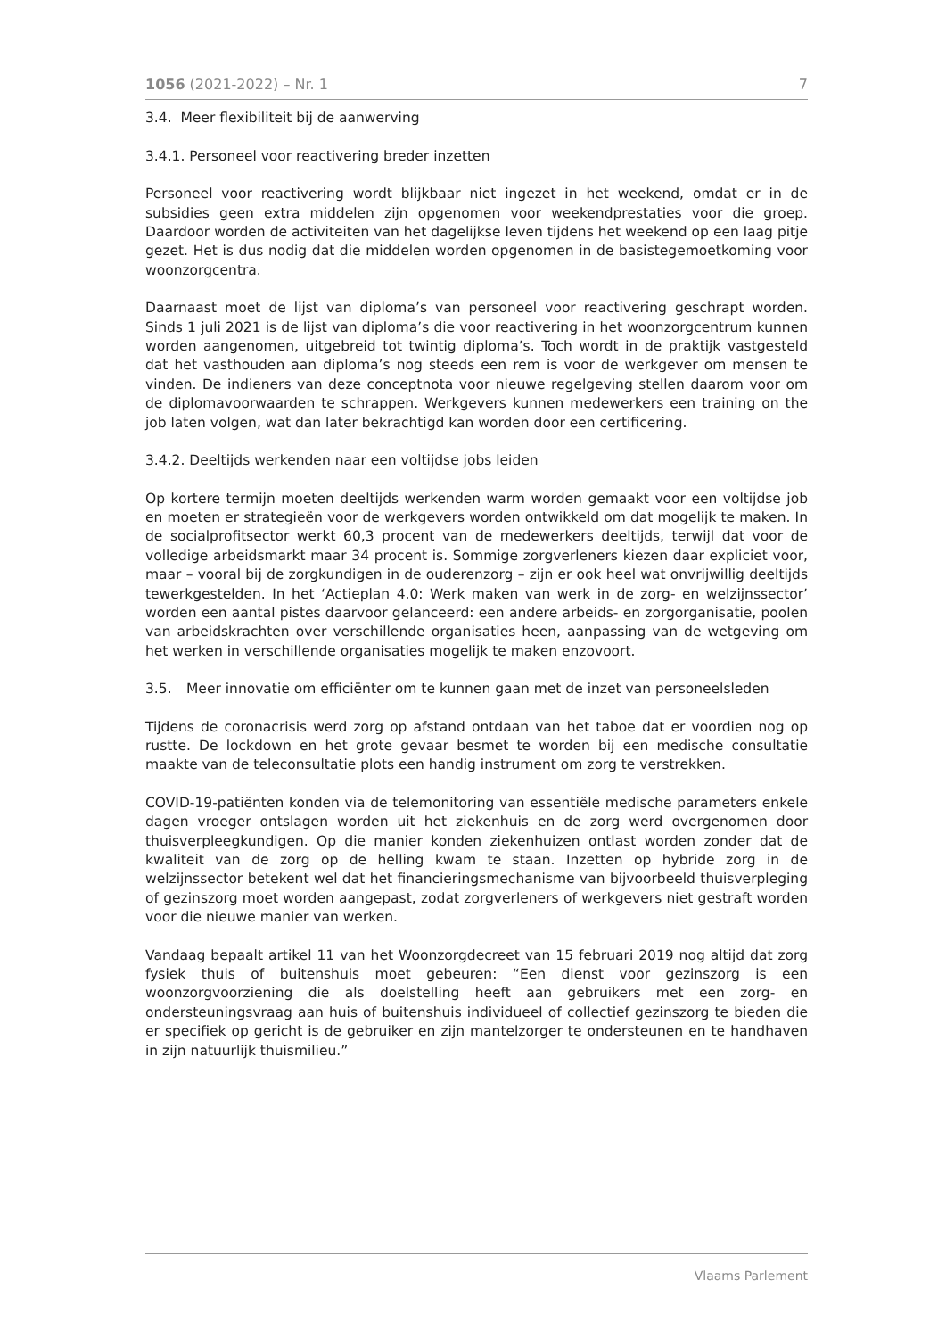1056 (2021-2022) – Nr. 1 7
3.4. Meer flexibiliteit bij de aanwerving
3.4.1. Personeel voor reactivering breder inzetten
Personeel voor reactivering wordt blijkbaar niet ingezet in het weekend, omdat er in de subsidies geen extra middelen zijn opgenomen voor weekendprestaties voor die groep. Daardoor worden de activiteiten van het dagelijkse leven tijdens het weekend op een laag pitje gezet. Het is dus nodig dat die middelen worden opgenomen in de basistegemoetkoming voor woonzorgcentra.
Daarnaast moet de lijst van diploma’s van personeel voor reactivering geschrapt worden. Sinds 1 juli 2021 is de lijst van diploma’s die voor reactivering in het woonzorgcentrum kunnen worden aangenomen, uitgebreid tot twintig diploma’s. Toch wordt in de praktijk vastgesteld dat het vasthouden aan diploma’s nog steeds een rem is voor de werkgever om mensen te vinden. De indieners van deze conceptnota voor nieuwe regelgeving stellen daarom voor om de diplomavoorwaarden te schrappen. Werkgevers kunnen medewerkers een training on the job laten volgen, wat dan later bekrachtigd kan worden door een certificering.
3.4.2. Deeltijds werkenden naar een voltijdse jobs leiden
Op kortere termijn moeten deeltijds werkenden warm worden gemaakt voor een voltijdse job en moeten er strategieën voor de werkgevers worden ontwikkeld om dat mogelijk te maken. In de socialprofitsector werkt 60,3 procent van de medewerkers deeltijds, terwijl dat voor de volledige arbeidsmarkt maar 34 procent is. Sommige zorgverleners kiezen daar expliciet voor, maar – vooral bij de zorgkundigen in de ouderenzorg – zijn er ook heel wat onvrijwillig deeltijds tewerkgestelden. In het ‘Actieplan 4.0: Werk maken van werk in de zorg- en welzijnssector’ worden een aantal pistes daarvoor gelanceerd: een andere arbeids- en zorgorganisatie, poolen van arbeidskrachten over verschillende organisaties heen, aanpassing van de wetgeving om het werken in verschillende organisaties mogelijk te maken enzovoort.
3.5. Meer innovatie om efficiënter om te kunnen gaan met de inzet van personeelsleden
Tijdens de coronacrisis werd zorg op afstand ontdaan van het taboe dat er voordien nog op rustte. De lockdown en het grote gevaar besmet te worden bij een medische consultatie maakte van de teleconsultatie plots een handig instrument om zorg te verstrekken.
COVID-19-patiënten konden via de telemonitoring van essentiële medische parameters enkele dagen vroeger ontslagen worden uit het ziekenhuis en de zorg werd overgenomen door thuisverpleegkundigen. Op die manier konden ziekenhuizen ontlast worden zonder dat de kwaliteit van de zorg op de helling kwam te staan. Inzetten op hybride zorg in de welzijnssector betekent wel dat het financieringsmechanisme van bijvoorbeeld thuisverpleging of gezinszorg moet worden aangepast, zodat zorgverleners of werkgevers niet gestraft worden voor die nieuwe manier van werken.
Vandaag bepaalt artikel 11 van het Woonzorgdecreet van 15 februari 2019 nog altijd dat zorg fysiek thuis of buitenshuis moet gebeuren: “Een dienst voor gezinszorg is een woonzorgvoorziening die als doelstelling heeft aan gebruikers met een zorg- en ondersteuningsvraag aan huis of buitenshuis individueel of collectief gezinszorg te bieden die er specifiek op gericht is de gebruiker en zijn mantelzorger te ondersteunen en te handhaven in zijn natuurlijk thuismilieu.”
Vlaams Parlement